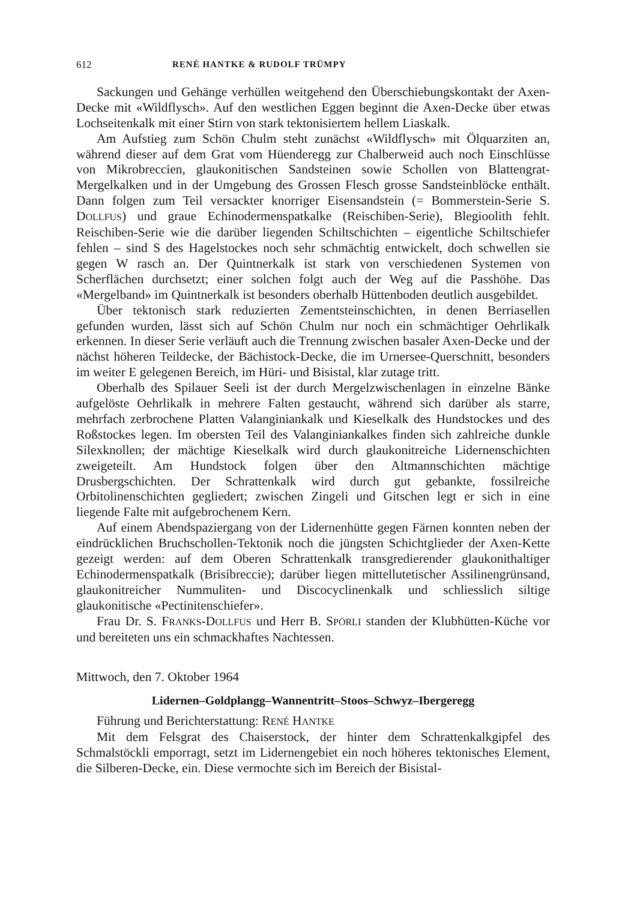612 RENÉ HANTKE & RUDOLF TRÜMPY
Sackungen und Gehänge verhüllen weitgehend den Überschiebungskontakt der Axen-Decke mit «Wildflysch». Auf den westlichen Eggen beginnt die Axen-Decke über etwas Lochseitenkalk mit einer Stirn von stark tektonisiertem hellem Liaskalk.
Am Aufstieg zum Schön Chulm steht zunächst «Wildflysch» mit Ölquarziten an, während dieser auf dem Grat vom Hüenderegg zur Chalberweid auch noch Einschlüsse von Mikrobreccien, glaukonitischen Sandsteinen sowie Schollen von Blattengrat-Mergelkalken und in der Umgebung des Grossen Flesch grosse Sandsteinblöcke enthält. Dann folgen zum Teil versackter knorriger Eisensandstein (= Bommerstein-Serie S. DOLLFUS) und graue Echinodermenspatkalke (Reischiben-Serie), Blegioolith fehlt. Reischiben-Serie wie die darüber liegenden Schiltschichten – eigentliche Schiltschiefer fehlen – sind S des Hagelstockes noch sehr schmächtig entwickelt, doch schwellen sie gegen W rasch an. Der Quintnerkalk ist stark von verschiedenen Systemen von Scherflächen durchsetzt; einer solchen folgt auch der Weg auf die Passhöhe. Das «Mergelband» im Quintnerkalk ist besonders oberhalb Hüttenboden deutlich ausgebildet.
Über tektonisch stark reduzierten Zementsteinschichten, in denen Berriasellen gefunden wurden, lässt sich auf Schön Chulm nur noch ein schmächtiger Oehrlikalk erkennen. In dieser Serie verläuft auch die Trennung zwischen basaler Axen-Decke und der nächst höheren Teildecke, der Bächistock-Decke, die im Urnersee-Querschnitt, besonders im weiter E gelegenen Bereich, im Hüri- und Bisistal, klar zutage tritt.
Oberhalb des Spilauer Seeli ist der durch Mergelzwischenlagen in einzelne Bänke aufgelöste Oehrlikalk in mehrere Falten gestaucht, während sich darüber als starre, mehrfach zerbrochene Platten Valanginiankalk und Kieselkalk des Hundstockes und des Roßstockes legen. Im obersten Teil des Valanginiankalkes finden sich zahlreiche dunkle Silexknollen; der mächtige Kieselkalk wird durch glaukonitreiche Lidernenschichten zweigeteilt. Am Hundstock folgen über den Altmannschichten mächtige Drusbergschichten. Der Schrattenkalk wird durch gut gebankte, fossilreiche Orbitolinenschichten gegliedert; zwischen Zingeli und Gitschen legt er sich in eine liegende Falte mit aufgebrochenem Kern.
Auf einem Abendspaziergang von der Lidernenhütte gegen Färnen konnten neben der eindrücklichen Bruchschollen-Tektonik noch die jüngsten Schichtglieder der Axen-Kette gezeigt werden: auf dem Oberen Schrattenkalk transgredierender glaukonithaltiger Echinodermenspatkalk (Brisibreccie); darüber liegen mittellutetischer Assilinengrünsand, glaukonitreicher Nummuliten- und Discocyclinenkalk und schliesslich siltige glaukonitische «Pectinitenschiefer».
Frau Dr. S. FRANKS-DOLLFUS und Herr B. SPÖRLI standen der Klubhütten-Küche vor und bereiteten uns ein schmackhaftes Nachtessen.
Mittwoch, den 7. Oktober 1964
Lidernen–Goldplangg–Wannentritt–Stoos–Schwyz–Ibergeregg
Führung und Berichterstattung: RENÉ HANTKE
Mit dem Felsgrat des Chaiserstock, der hinter dem Schrattenkalkgipfel des Schmalstöckli emporragt, setzt im Lidernengebiet ein noch höheres tektonisches Element, die Silberen-Decke, ein. Diese vermochte sich im Bereich der Bisistal-